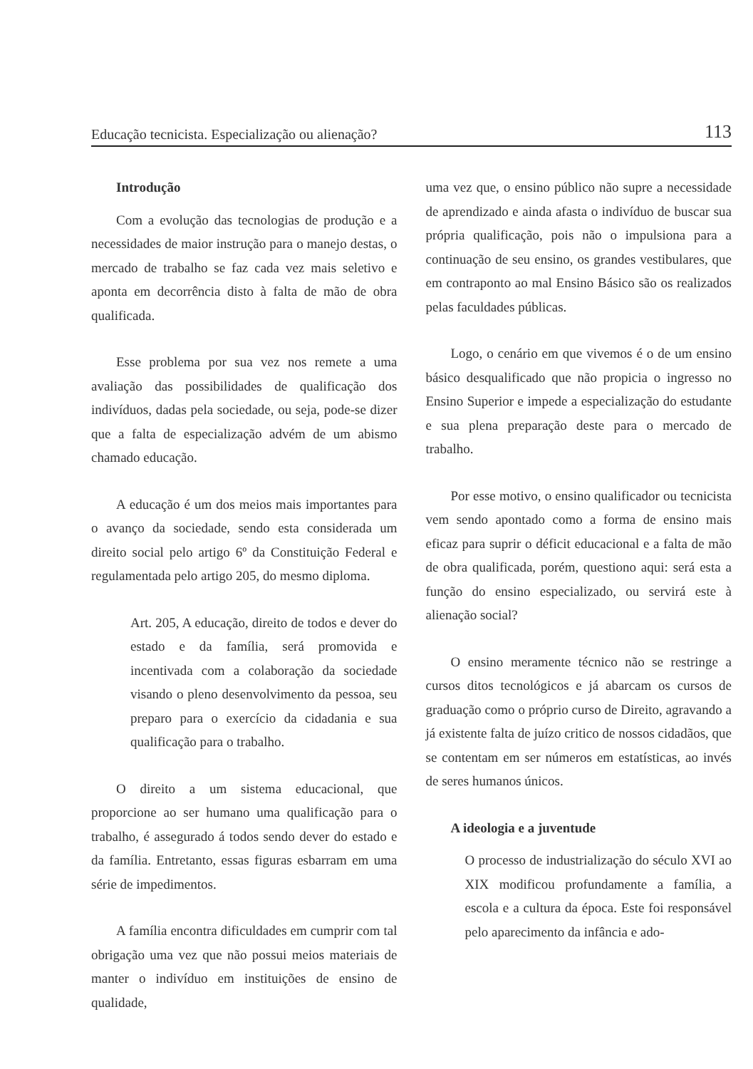Educação tecnicista. Especialização ou alienação? 113
Introdução
Com a evolução das tecnologias de produção e a necessidades de maior instrução para o manejo destas, o mercado de trabalho se faz cada vez mais seletivo e aponta em decorrência disto à falta de mão de obra qualificada.
Esse problema por sua vez nos remete a uma avaliação das possibilidades de qualificação dos indivíduos, dadas pela sociedade, ou seja, pode-se dizer que a falta de especialização advém de um abismo chamado educação.
A educação é um dos meios mais importantes para o avanço da sociedade, sendo esta considerada um direito social pelo artigo 6º da Constituição Federal e regulamentada pelo artigo 205, do mesmo diploma.
Art. 205, A educação, direito de todos e dever do estado e da família, será promovida e incentivada com a colaboração da sociedade visando o pleno desenvolvimento da pessoa, seu preparo para o exercício da cidadania e sua qualificação para o trabalho.
O direito a um sistema educacional, que proporcione ao ser humano uma qualificação para o trabalho, é assegurado á todos sendo dever do estado e da família. Entretanto, essas figuras esbarram em uma série de impedimentos.
A família encontra dificuldades em cumprir com tal obrigação uma vez que não possui meios materiais de manter o indivíduo em instituições de ensino de qualidade,
uma vez que, o ensino público não supre a necessidade de aprendizado e ainda afasta o indivíduo de buscar sua própria qualificação, pois não o impulsiona para a continuação de seu ensino, os grandes vestibulares, que em contraponto ao mal Ensino Básico são os realizados pelas faculdades públicas.
Logo, o cenário em que vivemos é o de um ensino básico desqualificado que não propicia o ingresso no Ensino Superior e impede a especialização do estudante e sua plena preparação deste para o mercado de trabalho.
Por esse motivo, o ensino qualificador ou tecnicista vem sendo apontado como a forma de ensino mais eficaz para suprir o déficit educacional e a falta de mão de obra qualificada, porém, questiono aqui: será esta a função do ensino especializado, ou servirá este à alienação social?
O ensino meramente técnico não se restringe a cursos ditos tecnológicos e já abarcam os cursos de graduação como o próprio curso de Direito, agravando a já existente falta de juízo critico de nossos cidadãos, que se contentam em ser números em estatísticas, ao invés de seres humanos únicos.
A ideologia e a juventude
O processo de industrialização do século XVI ao XIX modificou profundamente a família, a escola e a cultura da época. Este foi responsável pelo aparecimento da infância e ado-